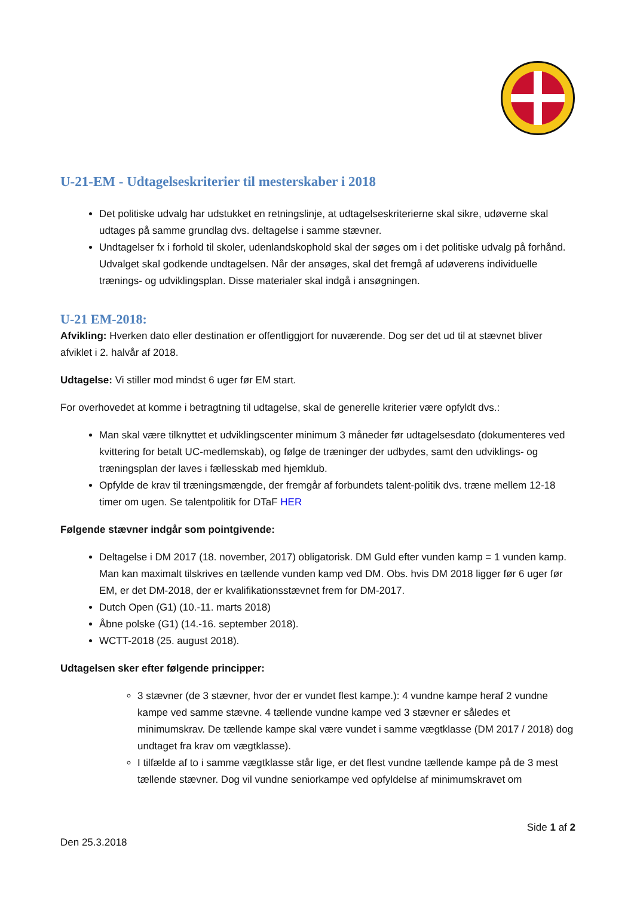U-21-EM - Udtagelseskriterier til mesterskaber i 2018
Det politiske udvalg har udstukket en retningslinje, at udtagelseskriterierne skal sikre, udøverne skal udtages på samme grundlag dvs. deltagelse i samme stævner.
Undtagelser fx i forhold til skoler, udenlandskophold skal der søges om i det politiske udvalg på forhånd. Udvalget skal godkende undtagelsen. Når der ansøges, skal det fremgå af udøverens individuelle trænings- og udviklingsplan. Disse materialer skal indgå i ansøgningen.
U-21 EM-2018:
Afvikling: Hverken dato eller destination er offentliggjort for nuværende. Dog ser det ud til at stævnet bliver afviklet i 2. halvår af 2018.
Udtagelse: Vi stiller mod mindst 6 uger før EM start.
For overhovedet at komme i betragtning til udtagelse, skal de generelle kriterier være opfyldt dvs.:
Man skal være tilknyttet et udviklingscenter minimum 3 måneder før udtagelsesdato (dokumenteres ved kvittering for betalt UC-medlemskab), og følge de træninger der udbydes, samt den udviklings- og træningsplan der laves i fællesskab med hjemklub.
Opfylde de krav til træningsmængde, der fremgår af forbundets talent-politik dvs. træne mellem 12-18 timer om ugen. Se talentpolitik for DTaF HER
Følgende stævner indgår som pointgivende:
Deltagelse i DM 2017 (18. november, 2017) obligatorisk. DM Guld efter vunden kamp = 1 vunden kamp. Man kan maximalt tilskrives en tællende vunden kamp ved DM. Obs. hvis DM 2018 ligger før 6 uger før EM, er det DM-2018, der er kvalifikationsstævnet frem for DM-2017.
Dutch Open (G1) (10.-11. marts 2018)
Åbne polske (G1) (14.-16. september 2018).
WCTT-2018 (25. august 2018).
Udtagelsen sker efter følgende principper:
3 stævner (de 3 stævner, hvor der er vundet flest kampe.): 4 vundne kampe heraf 2 vundne kampe ved samme stævne. 4 tællende vundne kampe ved 3 stævner er således et minimumskrav. De tællende kampe skal være vundet i samme vægtklasse (DM 2017 / 2018) dog undtaget fra krav om vægtklasse).
I tilfælde af to i samme vægtklasse står lige, er det flest vundne tællende kampe på de 3 mest tællende stævner. Dog vil vundne seniorkampe ved opfyldelse af minimumskravet om
Side 1 af 2
Den 25.3.2018